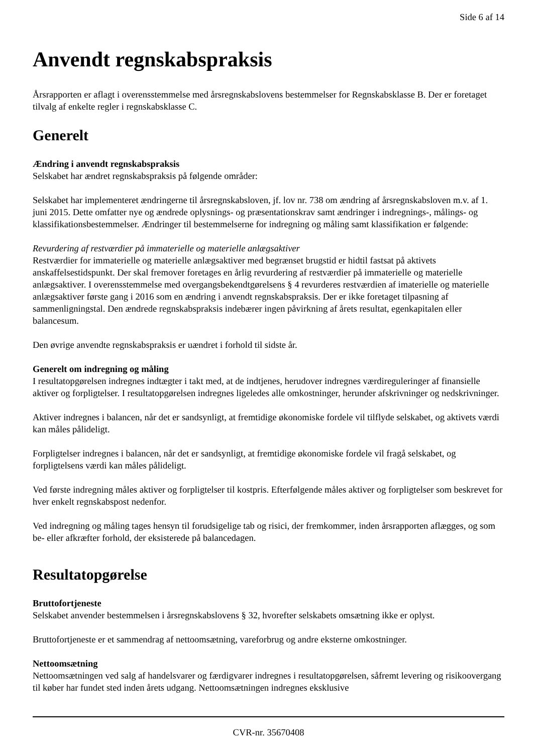Side 6 af 14
Anvendt regnskabspraksis
Årsrapporten er aflagt i overensstemmelse med årsregnskabslovens bestemmelser for Regnskabsklasse B. Der er foretaget tilvalg af enkelte regler i regnskabsklasse C.
Generelt
Ændring i anvendt regnskabspraksis
Selskabet har ændret regnskabspraksis på følgende områder:
Selskabet har implementeret ændringerne til årsregnskabsloven, jf. lov nr. 738 om ændring af årsregnskabsloven m.v. af 1. juni 2015. Dette omfatter nye og ændrede oplysnings- og præsentationskrav samt ændringer i indregnings-, målings- og klassifikationsbestemmelser. Ændringer til bestemmelserne for indregning og måling samt klassifikation er følgende:
Revurdering af restværdier på immaterielle og materielle anlægsaktiver
Restværdier for immaterielle og materielle anlægsaktiver med begrænset brugstid er hidtil fastsat på aktivets anskaffelsestidspunkt. Der skal fremover foretages en årlig revurdering af restværdier på immaterielle og materielle anlægsaktiver. I overensstemmelse med overgangsbekendtgørelsens § 4 revurderes restværdien af imaterielle og materielle anlægsaktiver første gang i 2016 som en ændring i anvendt regnskabspraksis. Der er ikke foretaget tilpasning af sammenligningstal. Den ændrede regnskabspraksis indebærer ingen påvirkning af årets resultat, egenkapitalen eller balancesum.
Den øvrige anvendte regnskabspraksis er uændret i forhold til sidste år.
Generelt om indregning og måling
I resultatopgørelsen indregnes indtægter i takt med, at de indtjenes, herudover indregnes værdireguleringer af finansielle aktiver og forpligtelser. I resultatopgørelsen indregnes ligeledes alle omkostninger, herunder afskrivninger og nedskrivninger.
Aktiver indregnes i balancen, når det er sandsynligt, at fremtidige økonomiske fordele vil tilflyde selskabet, og aktivets værdi kan måles pålideligt.
Forpligtelser indregnes i balancen, når det er sandsynligt, at fremtidige økonomiske fordele vil fragå selskabet, og forpligtelsens værdi kan måles pålideligt.
Ved første indregning måles aktiver og forpligtelser til kostpris. Efterfølgende måles aktiver og forpligtelser som beskrevet for hver enkelt regnskabspost nedenfor.
Ved indregning og måling tages hensyn til forudsigelige tab og risici, der fremkommer, inden årsrapporten aflægges, og som be- eller afkræfter forhold, der eksisterede på balancedagen.
Resultatopgørelse
Bruttofortjeneste
Selskabet anvender bestemmelsen i årsregnskabslovens § 32, hvorefter selskabets omsætning ikke er oplyst.
Bruttofortjeneste er et sammendrag af nettoomsætning, vareforbrug og andre eksterne omkostninger.
Nettoomsætning
Nettoomsætningen ved salg af handelsvarer og færdigvarer indregnes i resultatopgørelsen, såfremt levering og risikoovergang til køber har fundet sted inden årets udgang. Nettoomsætningen indregnes eksklusive
CVR-nr. 35670408